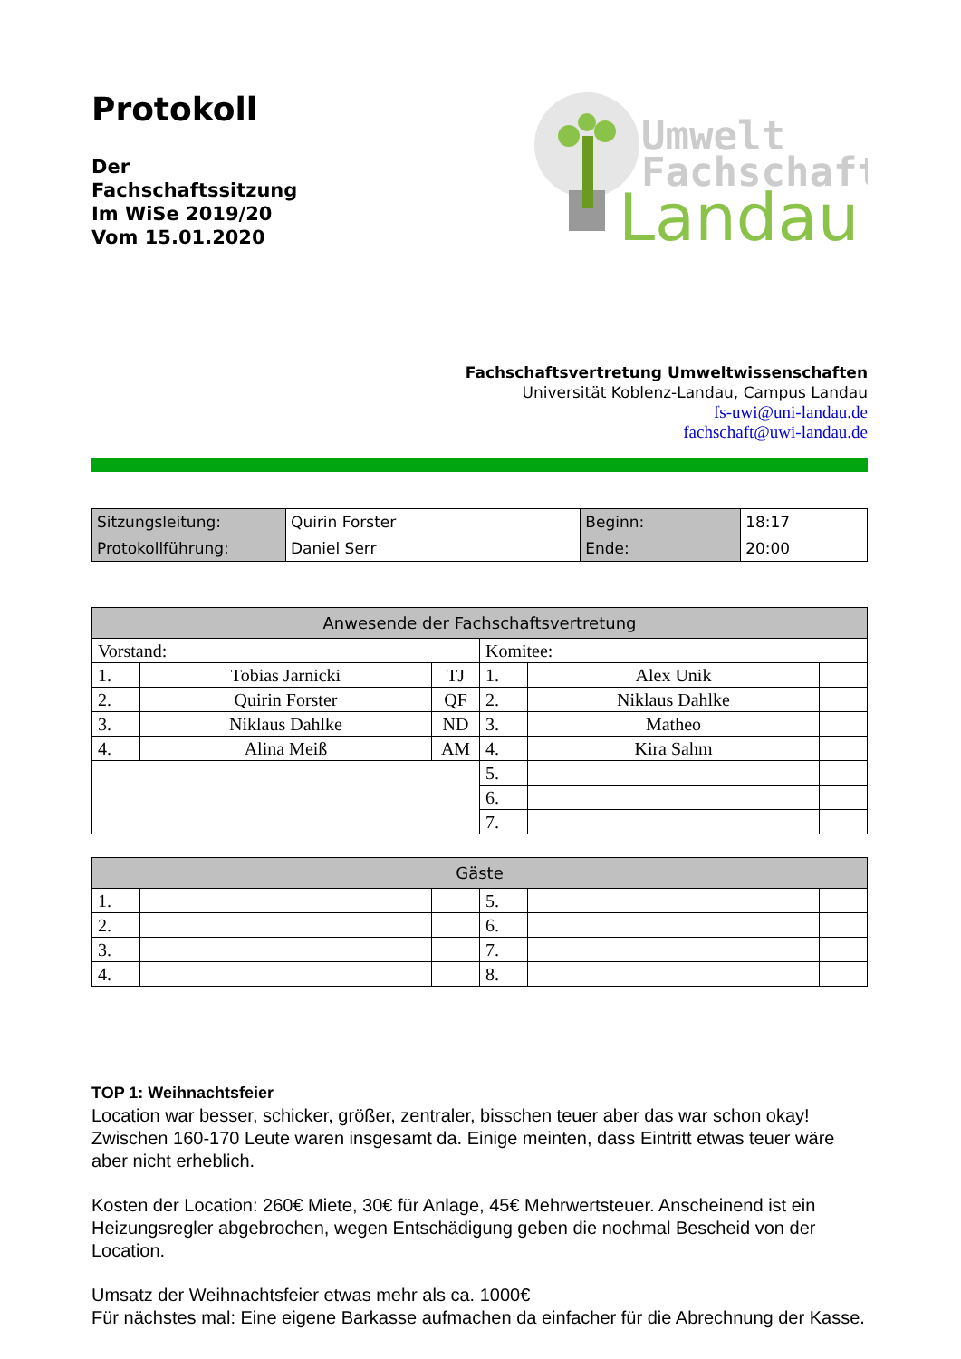Protokoll
Der
Fachschaftssitzung
Im WiSe 2019/20
Vom 15.01.2020
Umwelt
Fachschaft
Landau
Fachschaftsvertretung Umweltwissenschaften
Universität Koblenz-Landau, Campus Landau
fs-uwi@uni-landau.de
fachschaft@uwi-landau.de
| Sitzungsleitung: | Quirin Forster | Beginn: | 18:17 |
| Protokollführung: | Daniel Serr | Ende: | 20:00 |
| Anwesende der Fachschaftsvertretung | | | | | |
| --- | --- | --- | --- | --- | --- |
| Vorstand: | | | Komitee: | | |
| 1. | Tobias Jarnicki | TJ | 1. | Alex Unik | |
| 2. | Quirin Forster | QF | 2. | Niklaus Dahlke | |
| 3. | Niklaus Dahlke | ND | 3. | Matheo | |
| 4. | Alina Meiß | AM | 4. | Kira Sahm | |
| | | | 5. | | |
| | | | 6. | | |
| | | | 7. | | |
| Gäste | | | | | |
| --- | --- | --- | --- | --- | --- |
| 1. | | | 5. | | |
| 2. | | | 6. | | |
| 3. | | | 7. | | |
| 4. | | | 8. | | |
TOP 1: Weihnachtsfeier
Location war besser, schicker, größer, zentraler, bisschen teuer aber das war schon okay! Zwischen 160-170 Leute waren insgesamt da. Einige meinten, dass Eintritt etwas teuer wäre aber nicht erheblich.
Kosten der Location: 260€ Miete, 30€ für Anlage, 45€ Mehrwertsteuer. Anscheinend ist ein Heizungsregler abgebrochen, wegen Entschädigung geben die nochmal Bescheid von der Location.
Umsatz der Weihnachtsfeier etwas mehr als ca. 1000€
Für nächstes mal: Eine eigene Barkasse aufmachen da einfacher für die Abrechnung der Kasse.